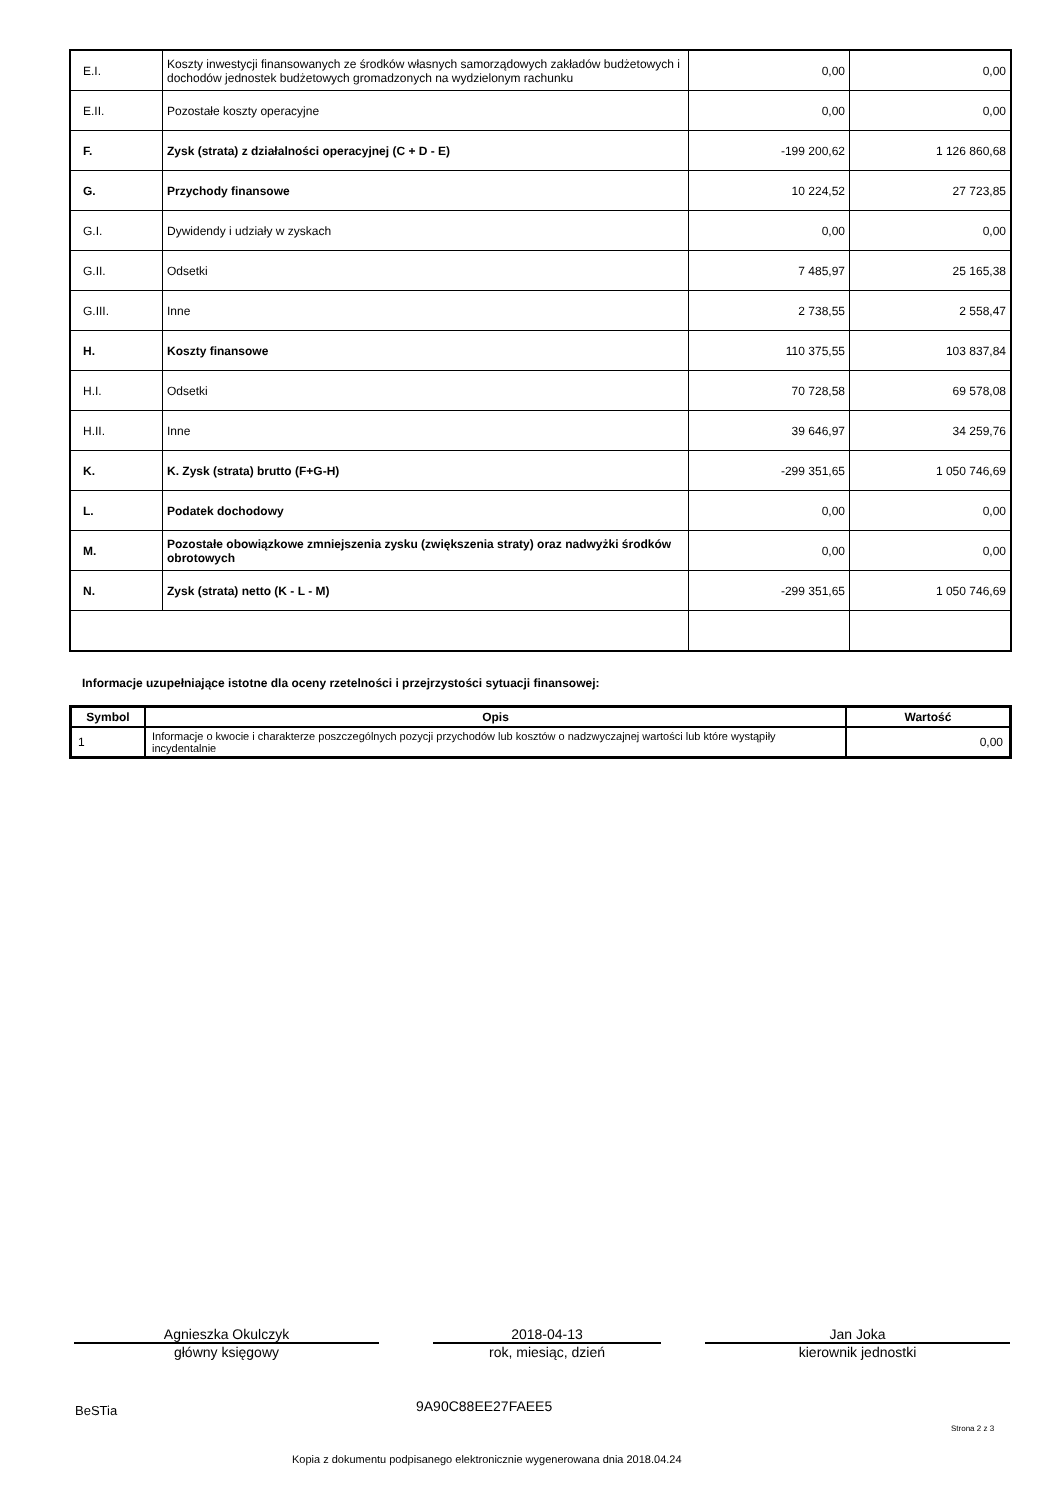| E.I. | Koszty inwestycji finansowanych ze środków własnych samorządowych zakładów budżetowych i dochodów jednostek budżetowych gromadzonych na wydzielonym rachunku | 0,00 | 0,00 |
| E.II. | Pozostałe koszty operacyjne | 0,00 | 0,00 |
| F. | Zysk (strata) z działalności operacyjnej (C + D - E) | -199 200,62 | 1 126 860,68 |
| G. | Przychody finansowe | 10 224,52 | 27 723,85 |
| G.I. | Dywidendy i udziały w zyskach | 0,00 | 0,00 |
| G.II. | Odsetki | 7 485,97 | 25 165,38 |
| G.III. | Inne | 2 738,55 | 2 558,47 |
| H. | Koszty finansowe | 110 375,55 | 103 837,84 |
| H.I. | Odsetki | 70 728,58 | 69 578,08 |
| H.II. | Inne | 39 646,97 | 34 259,76 |
| K. | K. Zysk (strata) brutto (F+G-H) | -299 351,65 | 1 050 746,69 |
| L. | Podatek dochodowy | 0,00 | 0,00 |
| M. | Pozostałe obowiązkowe zmniejszenia zysku (zwiększenia straty) oraz nadwyżki środków obrotowych | 0,00 | 0,00 |
| N. | Zysk (strata) netto (K - L - M) | -299 351,65 | 1 050 746,69 |
Informacje uzupełniające istotne dla oceny rzetelności i przejrzystości sytuacji finansowej:
| Symbol | Opis | Wartość |
| --- | --- | --- |
| 1 | Informacje o kwocie i charakterze poszczególnych pozycji przychodów lub kosztów o nadzwyczajnej wartości lub które wystąpiły incydentalnie | 0,00 |
Agnieszka Okulczyk
główny księgowy
2018-04-13
rok, miesiąc, dzień
Jan Joka
kierownik jednostki
BeSTia 9A90C88EE27FAEE5
Strona 2 z 3
Kopia z dokumentu podpisanego elektronicznie wygenerowana dnia 2018.04.24